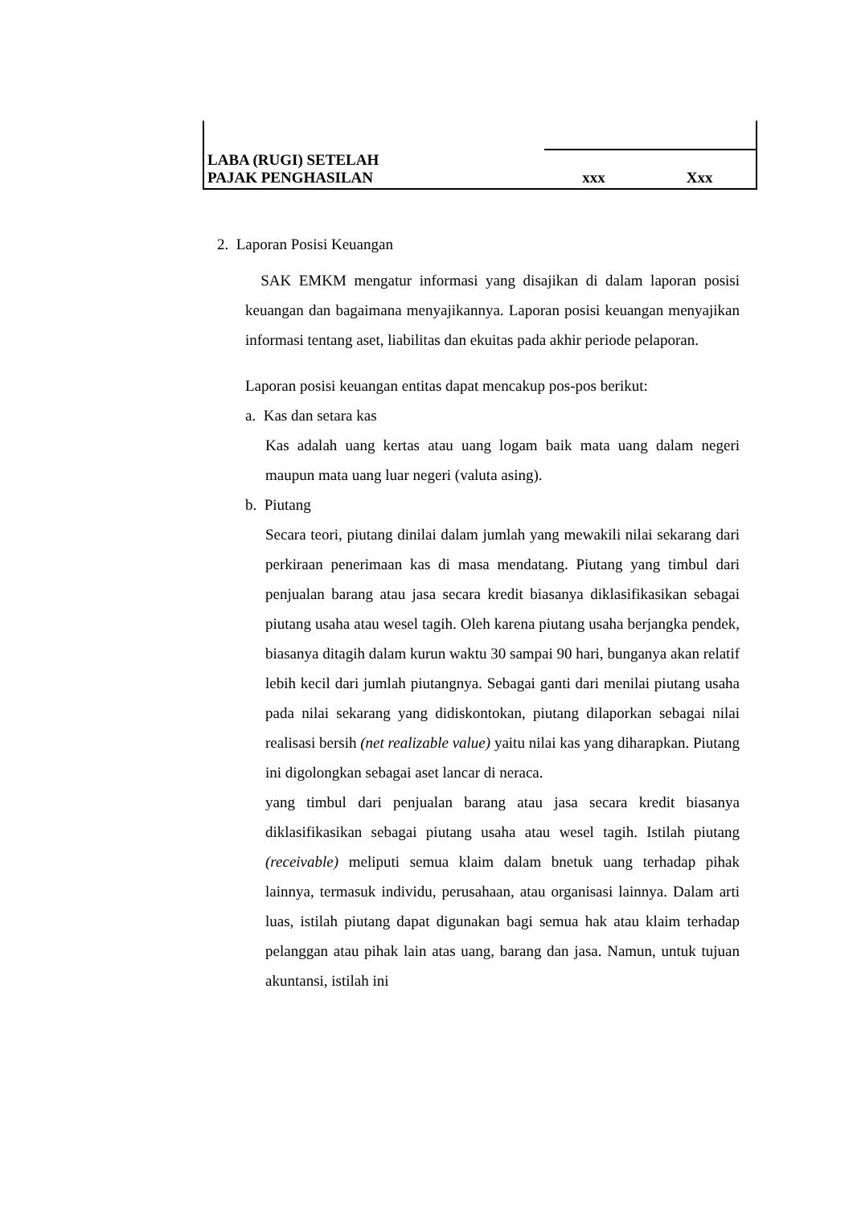| LABA (RUGI) SETELAH PAJAK PENGHASILAN | xxx | Xxx |
2. Laporan Posisi Keuangan
SAK EMKM mengatur informasi yang disajikan di dalam laporan posisi keuangan dan bagaimana menyajikannya. Laporan posisi keuangan menyajikan informasi tentang aset, liabilitas dan ekuitas pada akhir periode pelaporan.
Laporan posisi keuangan entitas dapat mencakup pos-pos berikut:
a. Kas dan setara kas
Kas adalah uang kertas atau uang logam baik mata uang dalam negeri maupun mata uang luar negeri (valuta asing).
b. Piutang
Secara teori, piutang dinilai dalam jumlah yang mewakili nilai sekarang dari perkiraan penerimaan kas di masa mendatang. Piutang yang timbul dari penjualan barang atau jasa secara kredit biasanya diklasifikasikan sebagai piutang usaha atau wesel tagih. Oleh karena piutang usaha berjangka pendek, biasanya ditagih dalam kurun waktu 30 sampai 90 hari, bunganya akan relatif lebih kecil dari jumlah piutangnya. Sebagai ganti dari menilai piutang usaha pada nilai sekarang yang didiskontokan, piutang dilaporkan sebagai nilai realisasi bersih (net realizable value) yaitu nilai kas yang diharapkan. Piutang ini digolongkan sebagai aset lancar di neraca.
yang timbul dari penjualan barang atau jasa secara kredit biasanya diklasifikasikan sebagai piutang usaha atau wesel tagih. Istilah piutang (receivable) meliputi semua klaim dalam bnetuk uang terhadap pihak lainnya, termasuk individu, perusahaan, atau organisasi lainnya. Dalam arti luas, istilah piutang dapat digunakan bagi semua hak atau klaim terhadap pelanggan atau pihak lain atas uang, barang dan jasa. Namun, untuk tujuan akuntansi, istilah ini